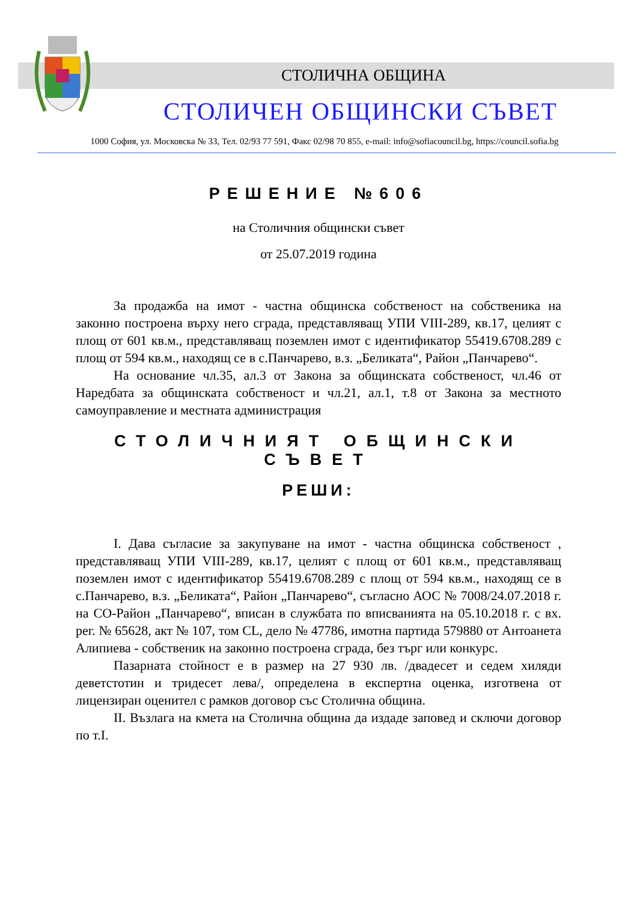СТОЛИЧНА ОБЩИНА
СТОЛИЧЕН ОБЩИНСКИ СЪВЕТ
1000 София, ул. Московска № 33, Тел. 02/93 77 591, Факс 02/98 70 855, e-mail: info@sofiacouncil.bg, https://council.sofia.bg
РЕШЕНИЕ №606
на Столичния общински съвет
от 25.07.2019 година
За продажба на имот - частна общинска собственост на собственика на законно построена върху него сграда, представляващ УПИ VIII-289, кв.17, целият с площ от 601 кв.м., представляващ поземлен имот с идентификатор 55419.6708.289 с площ от 594 кв.м., находящ се в с.Панчарево, в.з. „Беликата“, Район „Панчарево“.
На основание чл.35, ал.3 от Закона за общинската собственост, чл.46 от Наредбата за общинската собственост и чл.21, ал.1, т.8 от Закона за местното самоуправление и местната администрация
СТОЛИЧНИЯТ ОБЩИНСКИ СЪВЕТ
РЕШИ:
I. Дава съгласие за закупуване на имот - частна общинска собственост , представляващ УПИ VIII-289, кв.17, целият с площ от 601 кв.м., представляващ поземлен имот с идентификатор 55419.6708.289 с площ от 594 кв.м., находящ се в с.Панчарево, в.з. „Беликата“, Район „Панчарево“, съгласно АОС № 7008/24.07.2018 г. на СО-Район „Панчарево“, вписан в службата по вписванията на 05.10.2018 г. с вх. рег. № 65628, акт № 107, том CL, дело № 47786, имотна партида 579880 от Антоанета Алипиева - собственик на законно построена сграда, без търг или конкурс.
Пазарната стойност е в размер на 27 930 лв. /двадесет и седем хиляди деветстотин и тридесет лева/, определена в експертна оценка, изготвена от лицензиран оценител с рамков договор със Столична община.
II. Възлага на кмета на Столична община да издаде заповед и сключи договор по т.I.